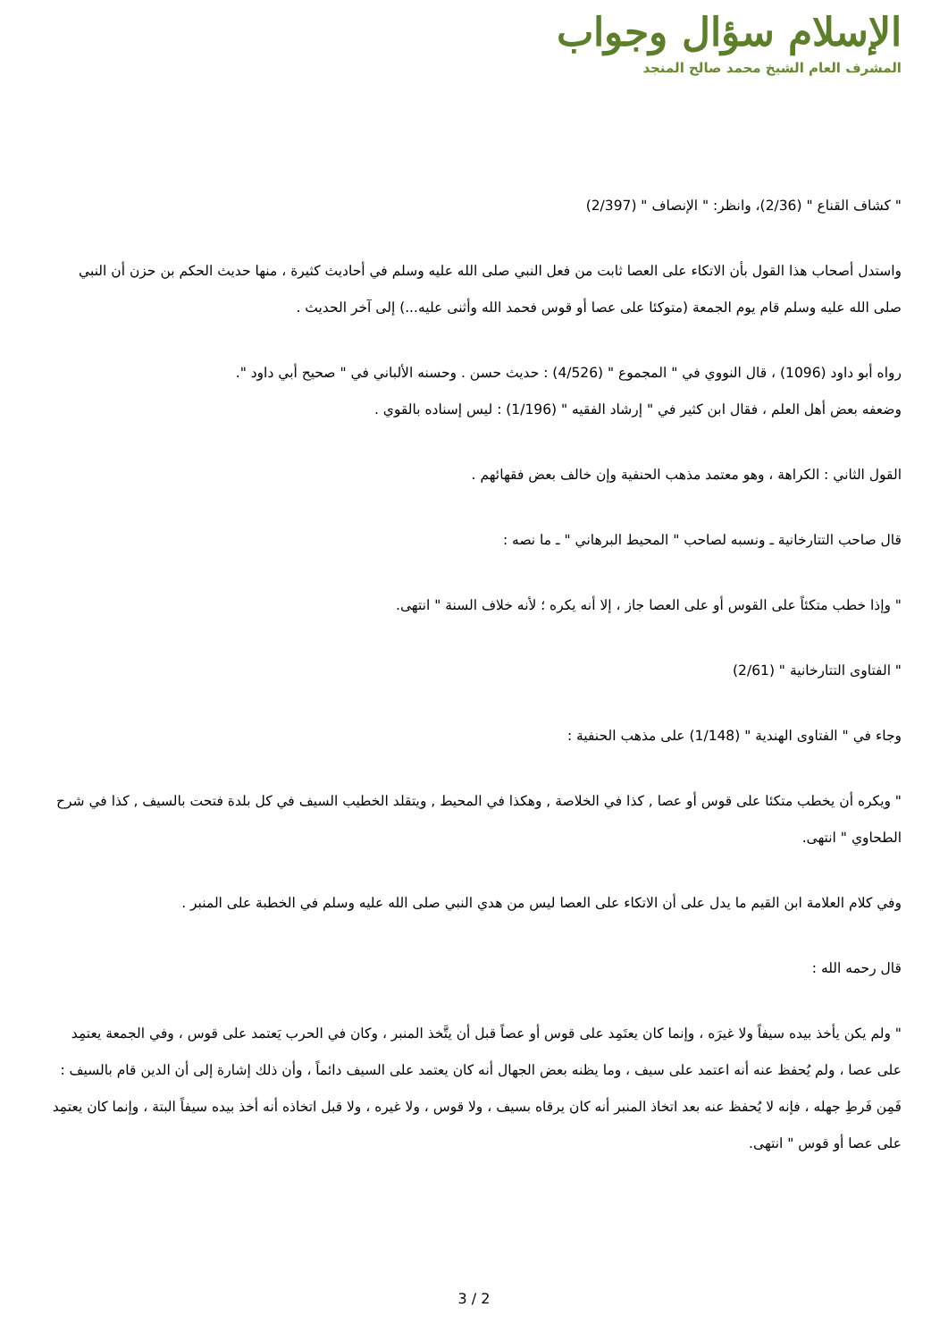الإسلام سؤال وجواب
المشرف العام الشيخ محمد صالح المنجد
" كشاف القناع " (2/36)، وانظر: " الإنصاف " (2/397)
واستدل أصحاب هذا القول بأن الاتكاء على العصا ثابت من فعل النبي صلى الله عليه وسلم في أحاديث كثيرة ، منها حديث الحكم بن حزن أن النبي صلى الله عليه وسلم قام يوم الجمعة (متوكئا على عصا أو قوس فحمد الله وأثنى عليه...) إلى آخر الحديث .
رواه أبو داود (1096) ، قال النووي في " المجموع " (4/526) : حديث حسن . وحسنه الألباني في " صحيح أبي داود ".
وضعفه بعض أهل العلم ، فقال ابن كثير في " إرشاد الفقيه " (1/196) : ليس إسناده بالقوي .
القول الثاني : الكراهة ، وهو معتمد مذهب الحنفية وإن خالف بعض فقهائهم .
قال صاحب التتارخانية ـ ونسبه لصاحب " المحيط البرهاني " ـ ما نصه :
" وإذا خطب متكئاً على القوس أو على العصا جاز ، إلا أنه يكره ؛ لأنه خلاف السنة " انتهى.
" الفتاوى التتارخانية " (2/61)
وجاء في " الفتاوى الهندية " (1/148) على مذهب الحنفية :
" ويكره أن يخطب متكئا على قوس أو عصا , كذا في الخلاصة , وهكذا في المحيط , ويتقلد الخطيب السيف في كل بلدة فتحت بالسيف , كذا في شرح الطحاوي " انتهى.
وفي كلام العلامة ابن القيم ما يدل على أن الاتكاء على العصا ليس من هدي النبي صلى الله عليه وسلم في الخطبة على المنبر .
قال رحمه الله :
" ولم يكن يأخذ بيده سيفاً ولا غيرَه ، وإنما كان يعتَمِد على قوس أو عصاً قبل أن يتَّخذ المنبر ، وكان في الحرب يَعتمد على قوس ، وفي الجمعة يعتمِد على عصا ، ولم يُحفظ عنه أنه اعتمد على سيف ، وما يظنه بعض الجهال أنه كان يعتمد على السيف دائماً ، وأن ذلك إشارة إلى أن الدين قام بالسيف : فَمِن فَرطِ جهله ، فإنه لا يُحفظ عنه بعد اتخاذ المنبر أنه كان يرقاه بسيف ، ولا قوس ، ولا غيره ، ولا قبل اتخاذه أنه أخذ بيده سيفاً البتة ، وإنما كان يعتمِد على عصا أو قوس " انتهى.
3 / 2